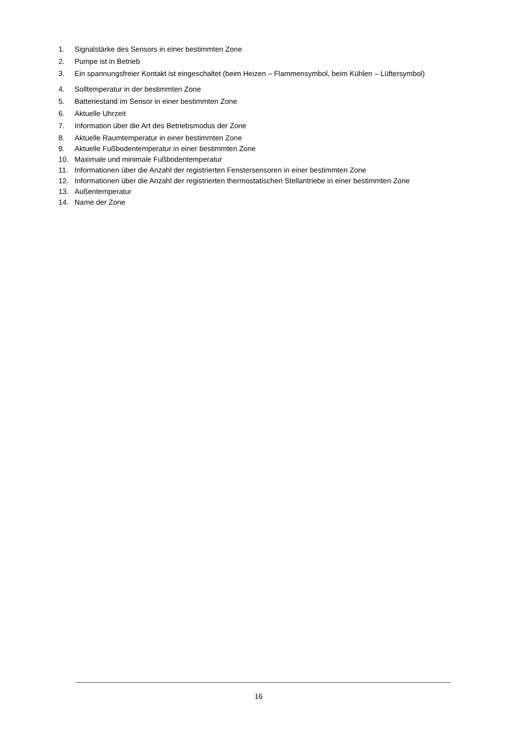1. Signalstärke des Sensors in einer bestimmten Zone
2. Pumpe ist in Betrieb
3. Ein spannungsfreier Kontakt ist eingeschaltet (beim Heizen – Flammensymbol, beim Kühlen – Lüftersymbol)
4. Solltemperatur in der bestimmten Zone
5. Batteriestand im Sensor in einer bestimmten Zone
6. Aktuelle Uhrzeit
7. Information über die Art des Betriebsmodus der Zone
8. Aktuelle Raumtemperatur in einer bestimmten Zone
9. Aktuelle Fußbodentemperatur in einer bestimmten Zone
10. Maximale und minimale Fußbodentemperatur
11. Informationen über die Anzahl der registrierten Fenstersensoren in einer bestimmten Zone
12. Informationen über die Anzahl der registrierten thermostatischen Stellantriebe in einer bestimmten Zone
13. Außentemperatur
14. Name der Zone
16